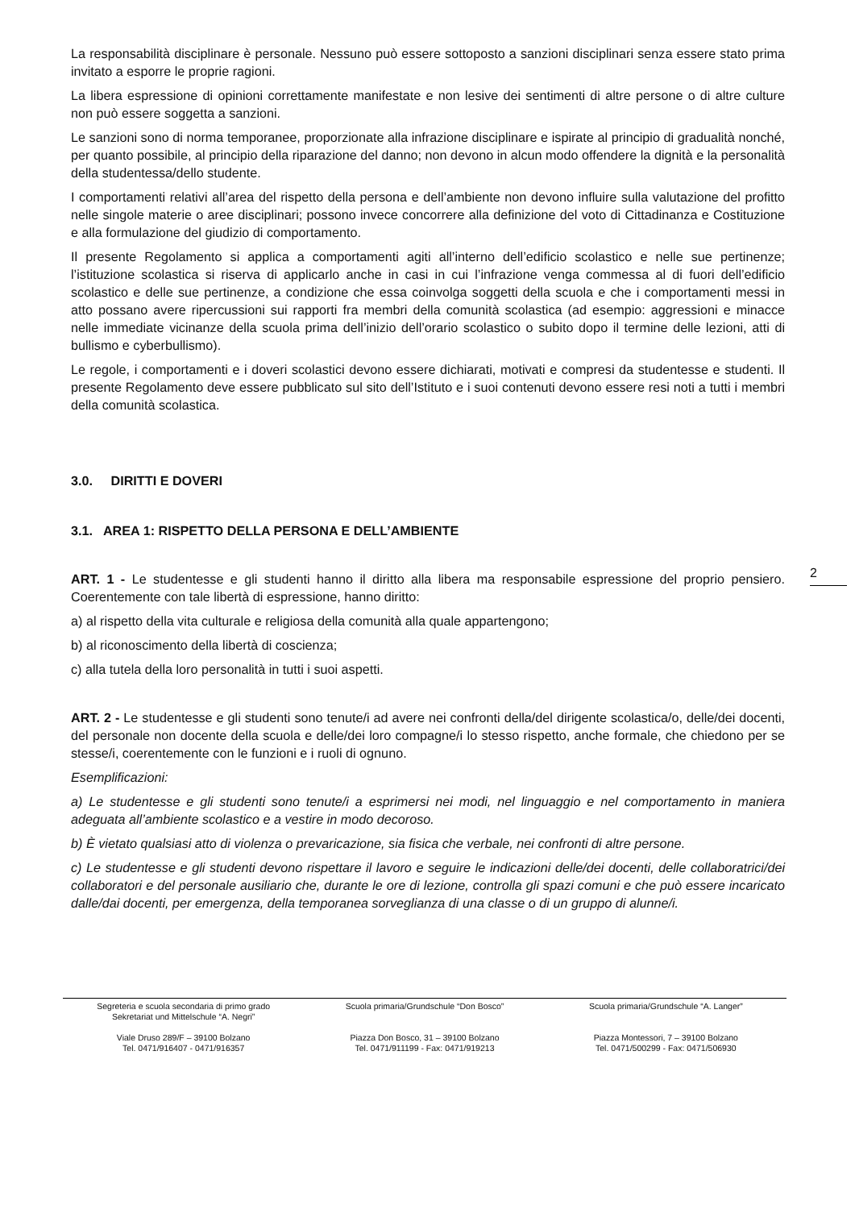La responsabilità disciplinare è personale. Nessuno può essere sottoposto a sanzioni disciplinari senza essere stato prima invitato a esporre le proprie ragioni.
La libera espressione di opinioni correttamente manifestate e non lesive dei sentimenti di altre persone o di altre culture non può essere soggetta a sanzioni.
Le sanzioni sono di norma temporanee, proporzionate alla infrazione disciplinare e ispirate al principio di gradualità nonché, per quanto possibile, al principio della riparazione del danno; non devono in alcun modo offendere la dignità e la personalità della studentessa/dello studente.
I comportamenti relativi all’area del rispetto della persona e dell’ambiente non devono influire sulla valutazione del profitto nelle singole materie o aree disciplinari; possono invece concorrere alla definizione del voto di Cittadinanza e Costituzione e alla formulazione del giudizio di comportamento.
Il presente Regolamento si applica a comportamenti agiti all’interno dell’edificio scolastico e nelle sue pertinenze; l’istituzione scolastica si riserva di applicarlo anche in casi in cui l’infrazione venga commessa al di fuori dell’edificio scolastico e delle sue pertinenze, a condizione che essa coinvolga soggetti della scuola e che i comportamenti messi in atto possano avere ripercussioni sui rapporti fra membri della comunità scolastica (ad esempio: aggressioni e minacce nelle immediate vicinanze della scuola prima dell’inizio dell’orario scolastico o subito dopo il termine delle lezioni, atti di bullismo e cyberbullismo).
Le regole, i comportamenti e i doveri scolastici devono essere dichiarati, motivati e compresi da studentesse e studenti. Il presente Regolamento deve essere pubblicato sul sito dell’Istituto e i suoi contenuti devono essere resi noti a tutti i membri della comunità scolastica.
3.0. DIRITTI E DOVERI
3.1. AREA 1: RISPETTO DELLA PERSONA E DELL’AMBIENTE
ART. 1 - Le studentesse e gli studenti hanno il diritto alla libera ma responsabile espressione del proprio pensiero. Coerentemente con tale libertà di espressione, hanno diritto:
a) al rispetto della vita culturale e religiosa della comunità alla quale appartengono;
b) al riconoscimento della libertà di coscienza;
c) alla tutela della loro personalità in tutti i suoi aspetti.
ART. 2 - Le studentesse e gli studenti sono tenute/i ad avere nei confronti della/del dirigente scolastica/o, delle/dei docenti, del personale non docente della scuola e delle/dei loro compagne/i lo stesso rispetto, anche formale, che chiedono per se stesse/i, coerentemente con le funzioni e i ruoli di ognuno.
Esemplificazioni:
a) Le studentesse e gli studenti sono tenute/i a esprimersi nei modi, nel linguaggio e nel comportamento in maniera adeguata all’ambiente scolastico e a vestire in modo decoroso.
b) È vietato qualsiasi atto di violenza o prevaricazione, sia fisica che verbale, nei confronti di altre persone.
c) Le studentesse e gli studenti devono rispettare il lavoro e seguire le indicazioni delle/dei docenti, delle collaboratrici/dei collaboratori e del personale ausiliario che, durante le ore di lezione, controlla gli spazi comuni e che può essere incaricato dalle/dai docenti, per emergenza, della temporanea sorveglianza di una classe o di un gruppo di alunne/i.
2
Segreteria e scuola secondaria di primo grado
Sekretariat und Mittelschule “A. Negri”
Viale Druso 289/F – 39100 Bolzano
Tel. 0471/916407 - 0471/916357
Scuola primaria/Grundschule “Don Bosco”
Piazza Don Bosco, 31 – 39100 Bolzano
Tel. 0471/911199 - Fax: 0471/919213
Scuola primaria/Grundschule “A. Langer”
Piazza Montessori, 7 – 39100 Bolzano
Tel. 0471/500299 - Fax: 0471/506930